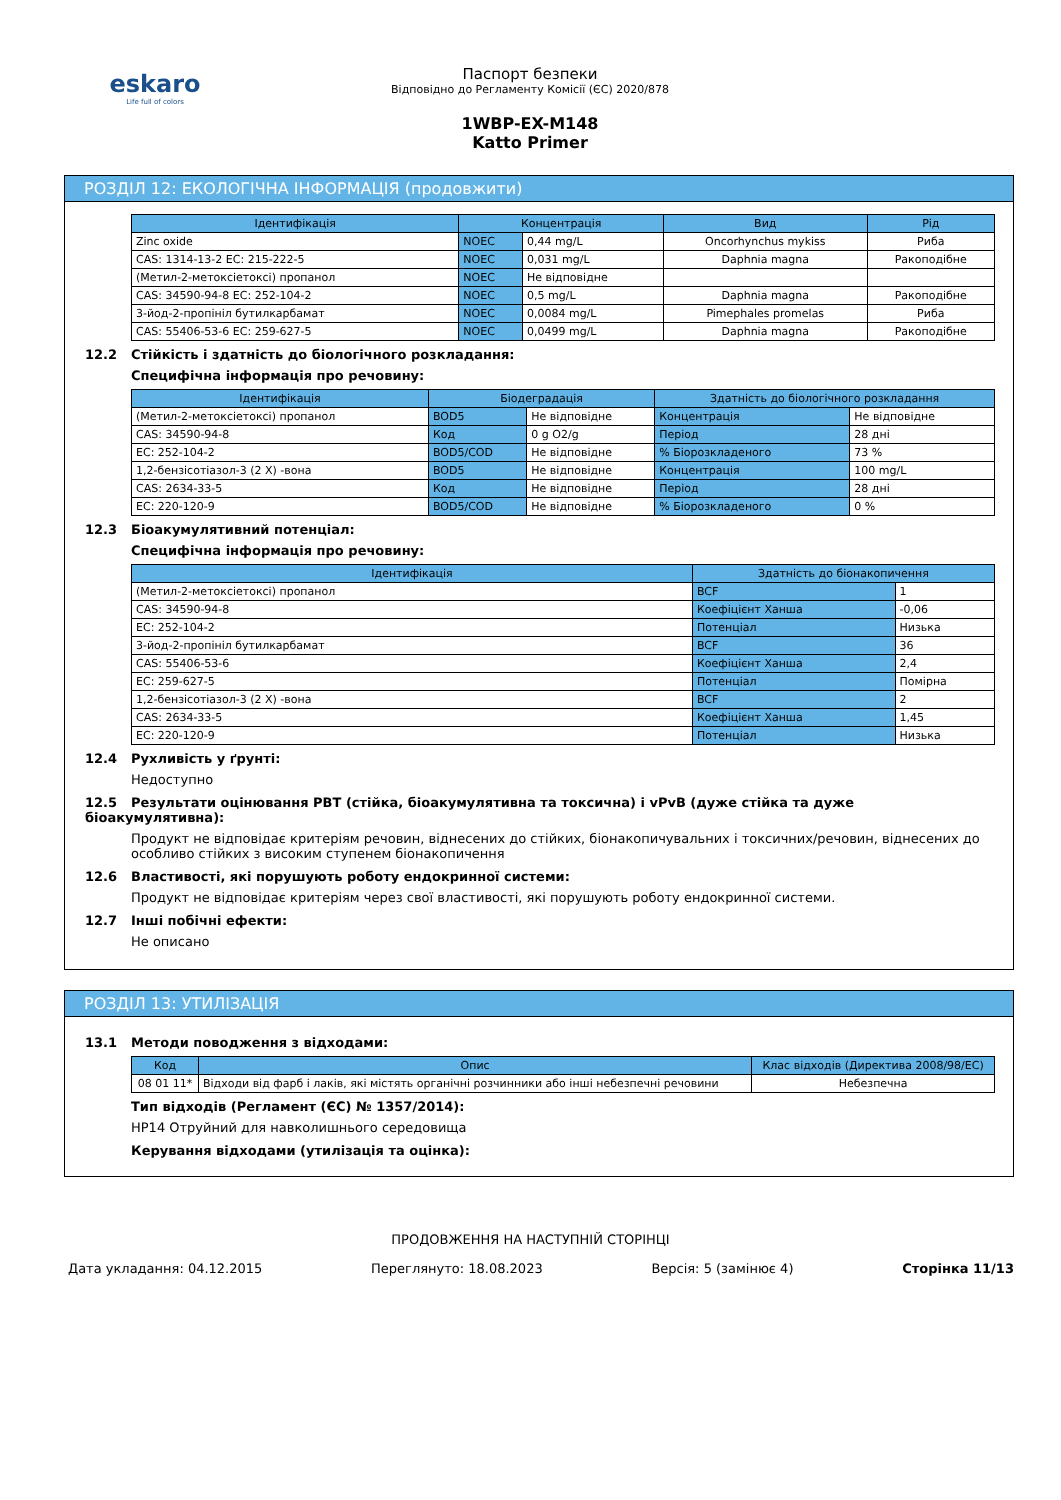eskaro
Life full of colors
Паспорт безпеки
Відповідно до Регламенту Комісії (ЄС) 2020/878
1WBP-EX-M148
Katto Primer
РОЗДІЛ 12: ЕКОЛОГІЧНА ІНФОРМАЦІЯ (продовжити)
| Ідентифікація | Концентрація | | Вид | Рід |
| --- | --- | --- | --- | --- |
| Zinc oxide | NOEC | 0,44 mg/L | Oncorhynchus mykiss | Риба |
| CAS: 1314-13-2 EC: 215-222-5 | NOEC | 0,031 mg/L | Daphnia magna | Ракоподібне |
| (Метил-2-метоксіетоксі) пропанол | NOEC | Не відповідне | | |
| CAS: 34590-94-8 EC: 252-104-2 | NOEC | 0,5 mg/L | Daphnia magna | Ракоподібне |
| 3-йод-2-пропініл бутилкарбамат | NOEC | 0,0084 mg/L | Pimephales promelas | Риба |
| CAS: 55406-53-6 EC: 259-627-5 | NOEC | 0,0499 mg/L | Daphnia magna | Ракоподібне |
12.2 Стійкість і здатність до біологічного розкладання:
Специфічна інформація про речовину:
| Ідентифікація | Біодеградація | | Здатність до біологічного розкладання | |
| --- | --- | --- | --- | --- |
| (Метил-2-метоксіетоксі) пропанол | BOD5 | Не відповідне | Концентрація | Не відповідне |
| CAS: 34590-94-8 | Код | 0 g O2/g | Період | 28 дні |
| EC: 252-104-2 | BOD5/COD | Не відповідне | % Біорозкладеного | 73 % |
| 1,2-бензісотіазол-3 (2 X) -вона | BOD5 | Не відповідне | Концентрація | 100 mg/L |
| CAS: 2634-33-5 | Код | Не відповідне | Період | 28 дні |
| EC: 220-120-9 | BOD5/COD | Не відповідне | % Біорозкладеного | 0 % |
12.3 Біоакумулятивний потенціал:
Специфічна інформація про речовину:
| Ідентифікація | Здатність до біонакопичення | |
| --- | --- | --- |
| (Метил-2-метоксіетоксі) пропанол | BCF | 1 |
| CAS: 34590-94-8 | Коефіцієнт Ханша | -0,06 |
| EC: 252-104-2 | Потенціал | Низька |
| 3-йод-2-пропініл бутилкарбамат | BCF | 36 |
| CAS: 55406-53-6 | Коефіцієнт Ханша | 2,4 |
| EC: 259-627-5 | Потенціал | Помірна |
| 1,2-бензісотіазол-3 (2 X) -вона | BCF | 2 |
| CAS: 2634-33-5 | Коефіцієнт Ханша | 1,45 |
| EC: 220-120-9 | Потенціал | Низька |
12.4 Рухливість у ґрунті:
Недоступно
12.5 Результати оцінювання PBT (стійка, біоакумулятивна та токсична) і vPvB (дуже стійка та дуже біоакумулятивна):
Продукт не відповідає критеріям речовин, віднесених до стійких, біонакопичувальних і токсичних/речовин, віднесених до особливо стійких з високим ступенем біонакопичення
12.6 Властивості, які порушують роботу ендокринної системи:
Продукт не відповідає критеріям через свої властивості, які порушують роботу ендокринної системи.
12.7 Інші побічні ефекти:
Не описано
РОЗДІЛ 13: УТИЛІЗАЦІЯ
13.1 Методи поводження з відходами:
| Код | Опис | Клас відходів (Директива 2008/98/EC) |
| --- | --- | --- |
| 08 01 11* | Відходи від фарб і лаків, які містять органічні розчинники або інші небезпечні речовини | Небезпечна |
Тип відходів (Регламент (ЄС) № 1357/2014):
HP14 Отруйний для навколишнього середовища
Керування відходами (утилізація та оцінка):
ПРОДОВЖЕННЯ НА НАСТУПНІЙ СТОРІНЦІ
Дата укладання: 04.12.2015 Переглянуто: 18.08.2023 Версія: 5 (замінює 4) Сторінка 11/13